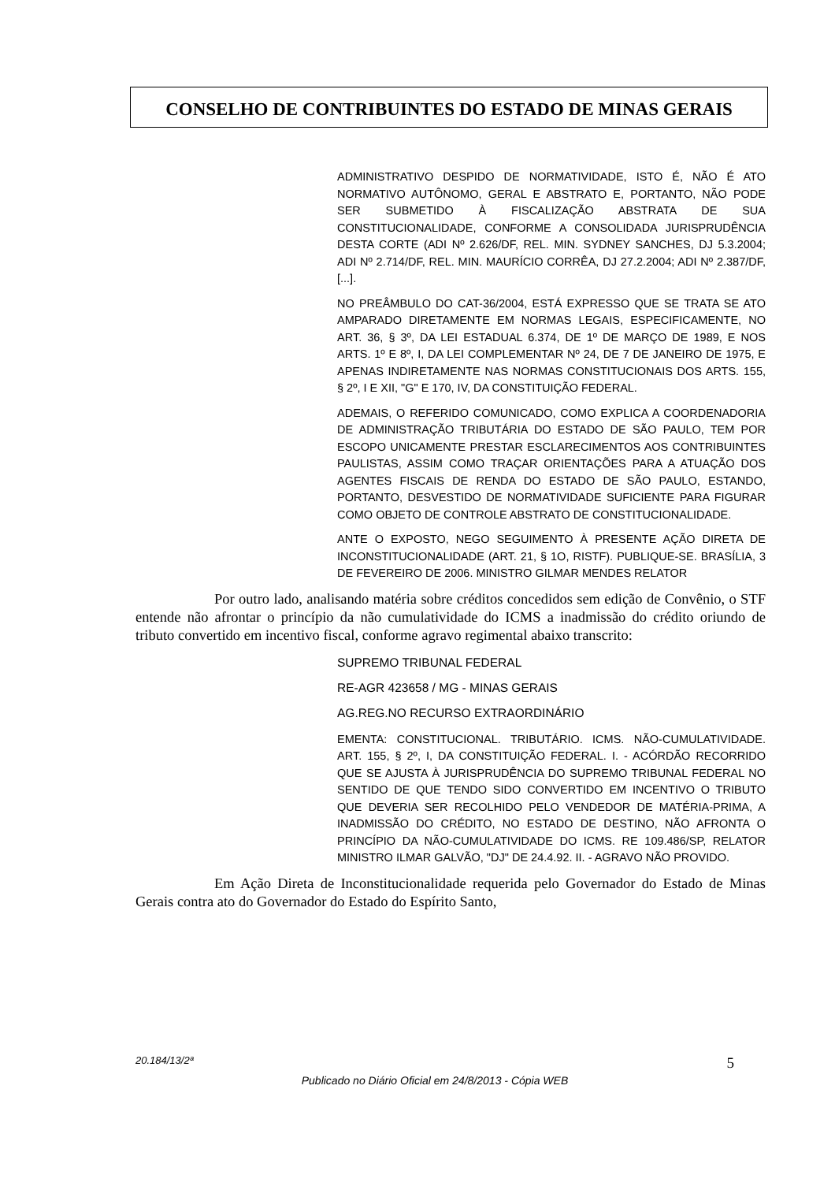CONSELHO DE CONTRIBUINTES DO ESTADO DE MINAS GERAIS
ADMINISTRATIVO DESPIDO DE NORMATIVIDADE, ISTO É, NÃO É ATO NORMATIVO AUTÔNOMO, GERAL E ABSTRATO E, PORTANTO, NÃO PODE SER SUBMETIDO À FISCALIZAÇÃO ABSTRATA DE SUA CONSTITUCIONALIDADE, CONFORME A CONSOLIDADA JURISPRUDÊNCIA DESTA CORTE (ADI Nº 2.626/DF, REL. MIN. SYDNEY SANCHES, DJ 5.3.2004; ADI Nº 2.714/DF, REL. MIN. MAURÍCIO CORRÊA, DJ 27.2.2004; ADI Nº 2.387/DF, [...].
NO PREÂMBULO DO CAT-36/2004, ESTÁ EXPRESSO QUE SE TRATA SE ATO AMPARADO DIRETAMENTE EM NORMAS LEGAIS, ESPECIFICAMENTE, NO ART. 36, § 3º, DA LEI ESTADUAL 6.374, DE 1º DE MARÇO DE 1989, E NOS ARTS. 1º E 8º, I, DA LEI COMPLEMENTAR Nº 24, DE 7 DE JANEIRO DE 1975, E APENAS INDIRETAMENTE NAS NORMAS CONSTITUCIONAIS DOS ARTS. 155, § 2º, I E XII, "G" E 170, IV, DA CONSTITUIÇÃO FEDERAL.
ADEMAIS, O REFERIDO COMUNICADO, COMO EXPLICA A COORDENADORIA DE ADMINISTRAÇÃO TRIBUTÁRIA DO ESTADO DE SÃO PAULO, TEM POR ESCOPO UNICAMENTE PRESTAR ESCLARECIMENTOS AOS CONTRIBUINTES PAULISTAS, ASSIM COMO TRAÇAR ORIENTAÇÕES PARA A ATUAÇÃO DOS AGENTES FISCAIS DE RENDA DO ESTADO DE SÃO PAULO, ESTANDO, PORTANTO, DESVESTIDO DE NORMATIVIDADE SUFICIENTE PARA FIGURAR COMO OBJETO DE CONTROLE ABSTRATO DE CONSTITUCIONALIDADE.
ANTE O EXPOSTO, NEGO SEGUIMENTO À PRESENTE AÇÃO DIRETA DE INCONSTITUCIONALIDADE (ART. 21, § 1O, RISTF). PUBLIQUE-SE. BRASÍLIA, 3 DE FEVEREIRO DE 2006. MINISTRO GILMAR MENDES RELATOR
Por outro lado, analisando matéria sobre créditos concedidos sem edição de Convênio, o STF entende não afrontar o princípio da não cumulatividade do ICMS a inadmissão do crédito oriundo de tributo convertido em incentivo fiscal, conforme agravo regimental abaixo transcrito:
SUPREMO TRIBUNAL FEDERAL
RE-AGR 423658 / MG - MINAS GERAIS
AG.REG.NO RECURSO EXTRAORDINÁRIO
EMENTA: CONSTITUCIONAL. TRIBUTÁRIO. ICMS. NÃO-CUMULATIVIDADE. ART. 155, § 2º, I, DA CONSTITUIÇÃO FEDERAL. I. - ACÓRDÃO RECORRIDO QUE SE AJUSTA À JURISPRUDÊNCIA DO SUPREMO TRIBUNAL FEDERAL NO SENTIDO DE QUE TENDO SIDO CONVERTIDO EM INCENTIVO O TRIBUTO QUE DEVERIA SER RECOLHIDO PELO VENDEDOR DE MATÉRIA-PRIMA, A INADMISSÃO DO CRÉDITO, NO ESTADO DE DESTINO, NÃO AFRONTA O PRINCÍPIO DA NÃO-CUMULATIVIDADE DO ICMS. RE 109.486/SP, RELATOR MINISTRO ILMAR GALVÃO, "DJ" DE 24.4.92. II. - AGRAVO NÃO PROVIDO.
Em Ação Direta de Inconstitucionalidade requerida pelo Governador do Estado de Minas Gerais contra ato do Governador do Estado do Espírito Santo,
5 20.184/13/2ª
Publicado no Diário Oficial em 24/8/2013 - Cópia WEB